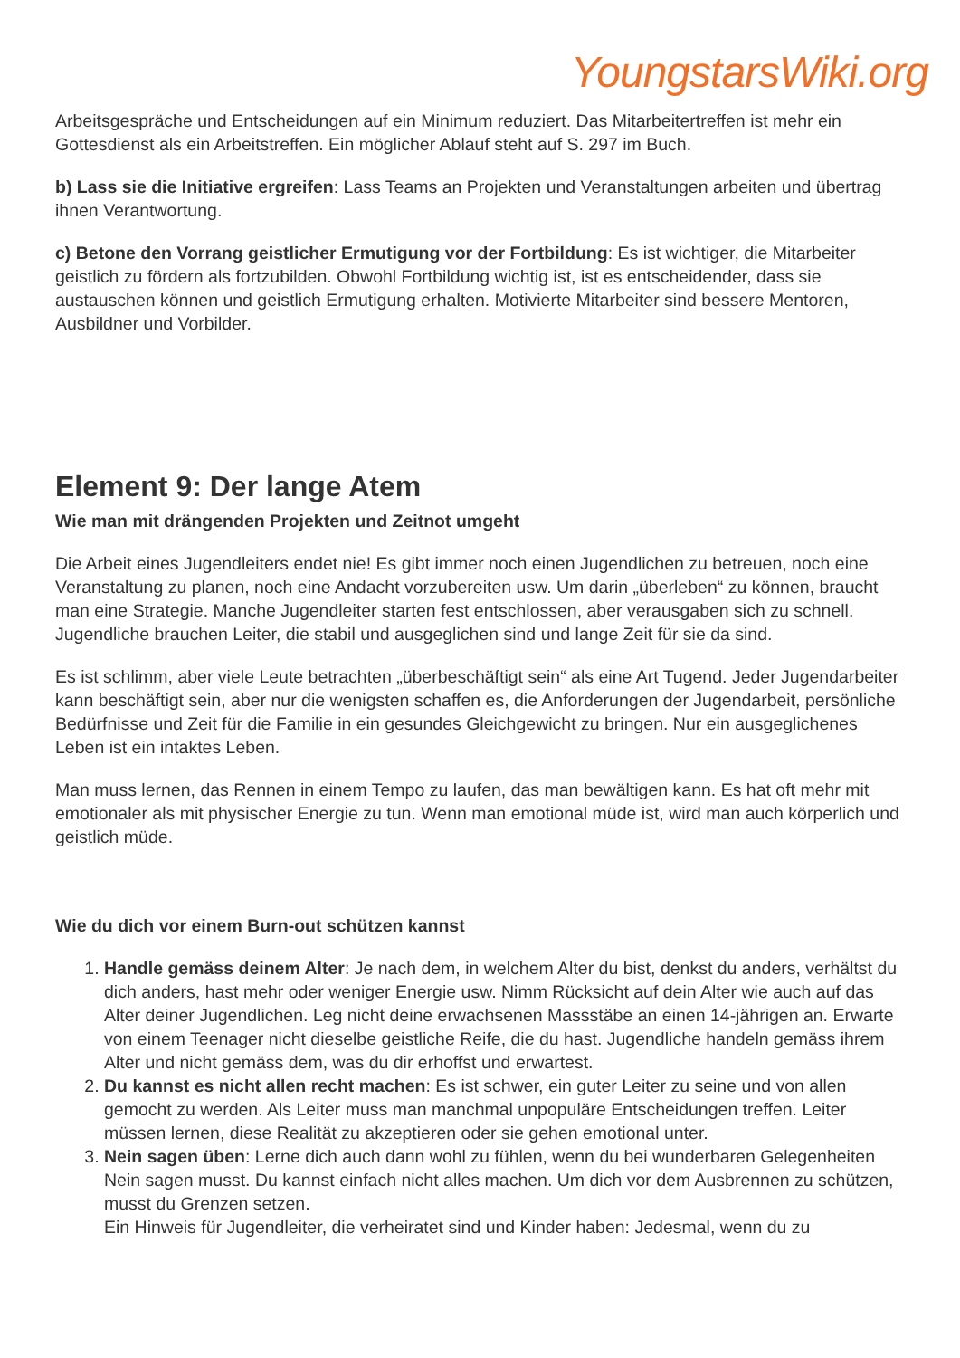YoungstarsWiki.org
Arbeitsgespräche und Entscheidungen auf ein Minimum reduziert. Das Mitarbeitertreffen ist mehr ein Gottesdienst als ein Arbeitstreffen. Ein möglicher Ablauf steht auf S. 297 im Buch.
b) Lass sie die Initiative ergreifen: Lass Teams an Projekten und Veranstaltungen arbeiten und übertrag ihnen Verantwortung.
c) Betone den Vorrang geistlicher Ermutigung vor der Fortbildung: Es ist wichtiger, die Mitarbeiter geistlich zu fördern als fortzubilden. Obwohl Fortbildung wichtig ist, ist es entscheidender, dass sie austauschen können und geistlich Ermutigung erhalten. Motivierte Mitarbeiter sind bessere Mentoren, Ausbildner und Vorbilder.
Element 9: Der lange Atem
Wie man mit drängenden Projekten und Zeitnot umgeht
Die Arbeit eines Jugendleiters endet nie! Es gibt immer noch einen Jugendlichen zu betreuen, noch eine Veranstaltung zu planen, noch eine Andacht vorzubereiten usw. Um darin „überleben“ zu können, braucht man eine Strategie. Manche Jugendleiter starten fest entschlossen, aber verausgaben sich zu schnell. Jugendliche brauchen Leiter, die stabil und ausgeglichen sind und lange Zeit für sie da sind.
Es ist schlimm, aber viele Leute betrachten „überbeschäftigt sein“ als eine Art Tugend. Jeder Jugendarbeiter kann beschäftigt sein, aber nur die wenigsten schaffen es, die Anforderungen der Jugendarbeit, persönliche Bedürfnisse und Zeit für die Familie in ein gesundes Gleichgewicht zu bringen. Nur ein ausgeglichenes Leben ist ein intaktes Leben.
Man muss lernen, das Rennen in einem Tempo zu laufen, das man bewältigen kann. Es hat oft mehr mit emotionaler als mit physischer Energie zu tun. Wenn man emotional müde ist, wird man auch körperlich und geistlich müde.
Wie du dich vor einem Burn-out schützen kannst
1. Handle gemäss deinem Alter: Je nach dem, in welchem Alter du bist, denkst du anders, verhältst du dich anders, hast mehr oder weniger Energie usw. Nimm Rücksicht auf dein Alter wie auch auf das Alter deiner Jugendlichen. Leg nicht deine erwachsenen Massstäbe an einen 14-jährigen an. Erwarte von einem Teenager nicht dieselbe geistliche Reife, die du hast. Jugendliche handeln gemäss ihrem Alter und nicht gemäss dem, was du dir erhoffst und erwartest.
2. Du kannst es nicht allen recht machen: Es ist schwer, ein guter Leiter zu seine und von allen gemocht zu werden. Als Leiter muss man manchmal unpopuläre Entscheidungen treffen. Leiter müssen lernen, diese Realität zu akzeptieren oder sie gehen emotional unter.
3. Nein sagen üben: Lerne dich auch dann wohl zu fühlen, wenn du bei wunderbaren Gelegenheiten Nein sagen musst. Du kannst einfach nicht alles machen. Um dich vor dem Ausbrennen zu schützen, musst du Grenzen setzen.
Ein Hinweis für Jugendleiter, die verheiratet sind und Kinder haben: Jedesmal, wenn du zu